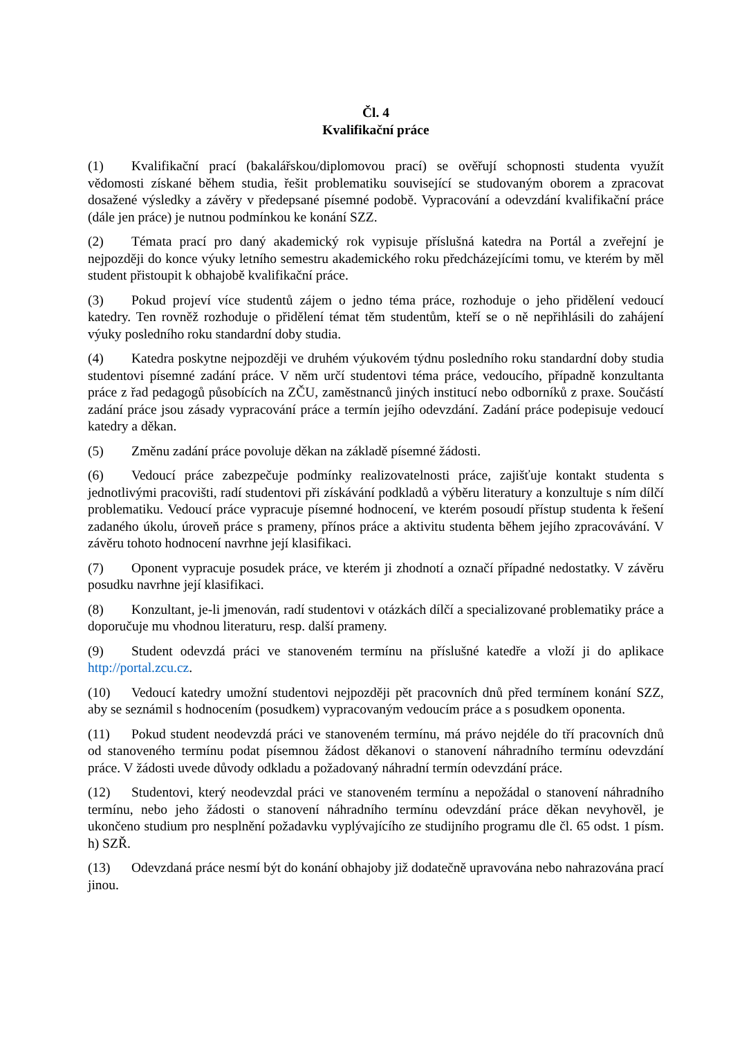Čl. 4
Kvalifikační práce
(1) Kvalifikační prací (bakalářskou/diplomovou prací) se ověřují schopnosti studenta využít vědomosti získané během studia, řešit problematiku související se studovaným oborem a zpracovat dosažené výsledky a závěry v předepsané písemné podobě. Vypracování a odevzdání kvalifikační práce (dále jen práce) je nutnou podmínkou ke konání SZZ.
(2) Témata prací pro daný akademický rok vypisuje příslušná katedra na Portál a zveřejní je nejpozději do konce výuky letního semestru akademického roku předcházejícími tomu, ve kterém by měl student přistoupit k obhajobě kvalifikační práce.
(3) Pokud projeví více studentů zájem o jedno téma práce, rozhoduje o jeho přidělení vedoucí katedry. Ten rovněž rozhoduje o přidělení témat těm studentům, kteří se o ně nepřihlásili do zahájení výuky posledního roku standardní doby studia.
(4) Katedra poskytne nejpozději ve druhém výukovém týdnu posledního roku standardní doby studia studentovi písemné zadání práce. V něm určí studentovi téma práce, vedoucího, případně konzultanta práce z řad pedagogů působících na ZČU, zaměstnanců jiných institucí nebo odborníků z praxe. Součástí zadání práce jsou zásady vypracování práce a termín jejího odevzdání. Zadání práce podepisuje vedoucí katedry a děkan.
(5) Změnu zadání práce povoluje děkan na základě písemné žádosti.
(6) Vedoucí práce zabezpečuje podmínky realizovatelnosti práce, zajišťuje kontakt studenta s jednotlivými pracovišti, radí studentovi při získávání podkladů a výběru literatury a konzultuje s ním dílčí problematiku. Vedoucí práce vypracuje písemné hodnocení, ve kterém posoudí přístup studenta k řešení zadaného úkolu, úroveň práce s prameny, přínos práce a aktivitu studenta během jejího zpracovávání. V závěru tohoto hodnocení navrhne její klasifikaci.
(7) Oponent vypracuje posudek práce, ve kterém ji zhodnotí a označí případné nedostatky. V závěru posudku navrhne její klasifikaci.
(8) Konzultant, je-li jmenován, radí studentovi v otázkách dílčí a specializované problematiky práce a doporučuje mu vhodnou literaturu, resp. další prameny.
(9) Student odevzdá práci ve stanoveném termínu na příslušné katedře a vloží ji do aplikace http://portal.zcu.cz.
(10) Vedoucí katedry umožní studentovi nejpozději pět pracovních dnů před termínem konání SZZ, aby se seznámil s hodnocením (posudkem) vypracovaným vedoucím práce a s posudkem oponenta.
(11) Pokud student neodevzdá práci ve stanoveném termínu, má právo nejdéle do tří pracovních dnů od stanoveného termínu podat písemnou žádost děkanovi o stanovení náhradního termínu odevzdání práce. V žádosti uvede důvody odkladu a požadovaný náhradní termín odevzdání práce.
(12) Studentovi, který neodevzdal práci ve stanoveném termínu a nepožádal o stanovení náhradního termínu, nebo jeho žádosti o stanovení náhradního termínu odevzdání práce děkan nevyhověl, je ukončeno studium pro nesplnění požadavku vyplývajícího ze studijního programu dle čl. 65 odst. 1 písm. h) SZŘ.
(13) Odevzdaná práce nesmí být do konání obhajoby již dodatečně upravována nebo nahrazována prací jinou.